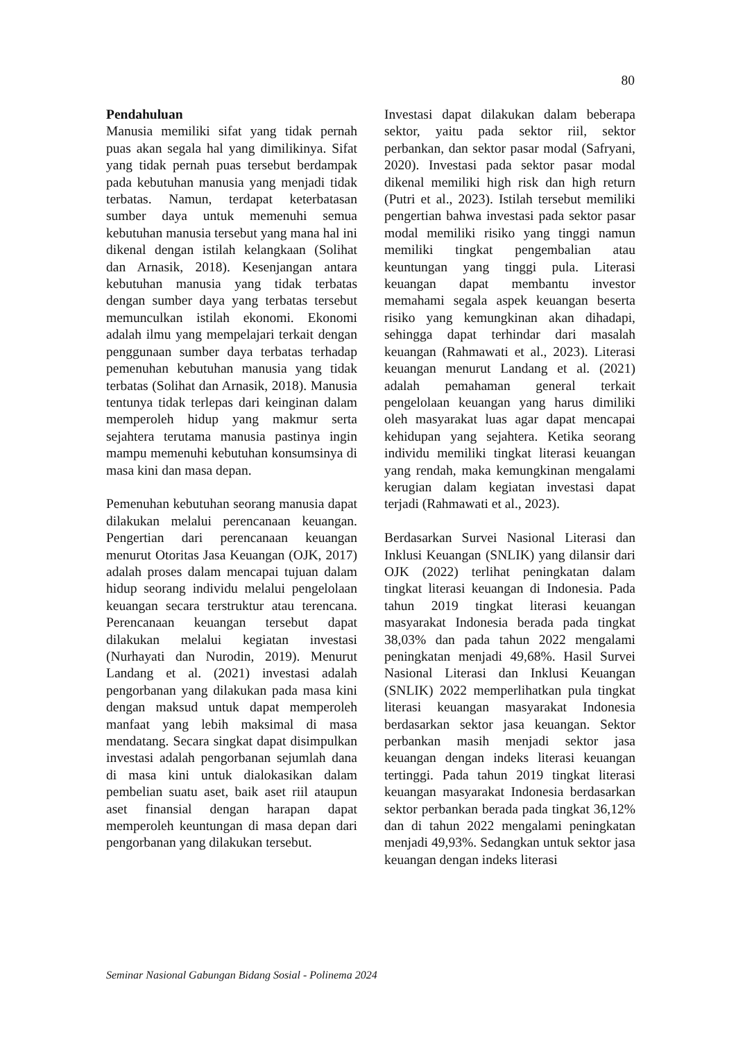80
Pendahuluan
Manusia memiliki sifat yang tidak pernah puas akan segala hal yang dimilikinya. Sifat yang tidak pernah puas tersebut berdampak pada kebutuhan manusia yang menjadi tidak terbatas. Namun, terdapat keterbatasan sumber daya untuk memenuhi semua kebutuhan manusia tersebut yang mana hal ini dikenal dengan istilah kelangkaan (Solihat dan Arnasik, 2018). Kesenjangan antara kebutuhan manusia yang tidak terbatas dengan sumber daya yang terbatas tersebut memunculkan istilah ekonomi. Ekonomi adalah ilmu yang mempelajari terkait dengan penggunaan sumber daya terbatas terhadap pemenuhan kebutuhan manusia yang tidak terbatas (Solihat dan Arnasik, 2018). Manusia tentunya tidak terlepas dari keinginan dalam memperoleh hidup yang makmur serta sejahtera terutama manusia pastinya ingin mampu memenuhi kebutuhan konsumsinya di masa kini dan masa depan.
Pemenuhan kebutuhan seorang manusia dapat dilakukan melalui perencanaan keuangan. Pengertian dari perencanaan keuangan menurut Otoritas Jasa Keuangan (OJK, 2017) adalah proses dalam mencapai tujuan dalam hidup seorang individu melalui pengelolaan keuangan secara terstruktur atau terencana. Perencanaan keuangan tersebut dapat dilakukan melalui kegiatan investasi (Nurhayati dan Nurodin, 2019). Menurut Landang et al. (2021) investasi adalah pengorbanan yang dilakukan pada masa kini dengan maksud untuk dapat memperoleh manfaat yang lebih maksimal di masa mendatang. Secara singkat dapat disimpulkan investasi adalah pengorbanan sejumlah dana di masa kini untuk dialokasikan dalam pembelian suatu aset, baik aset riil ataupun aset finansial dengan harapan dapat memperoleh keuntungan di masa depan dari pengorbanan yang dilakukan tersebut.
Investasi dapat dilakukan dalam beberapa sektor, yaitu pada sektor riil, sektor perbankan, dan sektor pasar modal (Safryani, 2020). Investasi pada sektor pasar modal dikenal memiliki high risk dan high return (Putri et al., 2023). Istilah tersebut memiliki pengertian bahwa investasi pada sektor pasar modal memiliki risiko yang tinggi namun memiliki tingkat pengembalian atau keuntungan yang tinggi pula. Literasi keuangan dapat membantu investor memahami segala aspek keuangan beserta risiko yang kemungkinan akan dihadapi, sehingga dapat terhindar dari masalah keuangan (Rahmawati et al., 2023). Literasi keuangan menurut Landang et al. (2021) adalah pemahaman general terkait pengelolaan keuangan yang harus dimiliki oleh masyarakat luas agar dapat mencapai kehidupan yang sejahtera. Ketika seorang individu memiliki tingkat literasi keuangan yang rendah, maka kemungkinan mengalami kerugian dalam kegiatan investasi dapat terjadi (Rahmawati et al., 2023).
Berdasarkan Survei Nasional Literasi dan Inklusi Keuangan (SNLIK) yang dilansir dari OJK (2022) terlihat peningkatan dalam tingkat literasi keuangan di Indonesia. Pada tahun 2019 tingkat literasi keuangan masyarakat Indonesia berada pada tingkat 38,03% dan pada tahun 2022 mengalami peningkatan menjadi 49,68%. Hasil Survei Nasional Literasi dan Inklusi Keuangan (SNLIK) 2022 memperlihatkan pula tingkat literasi keuangan masyarakat Indonesia berdasarkan sektor jasa keuangan. Sektor perbankan masih menjadi sektor jasa keuangan dengan indeks literasi keuangan tertinggi. Pada tahun 2019 tingkat literasi keuangan masyarakat Indonesia berdasarkan sektor perbankan berada pada tingkat 36,12% dan di tahun 2022 mengalami peningkatan menjadi 49,93%. Sedangkan untuk sektor jasa keuangan dengan indeks literasi
Seminar Nasional Gabungan Bidang Sosial - Polinema 2024